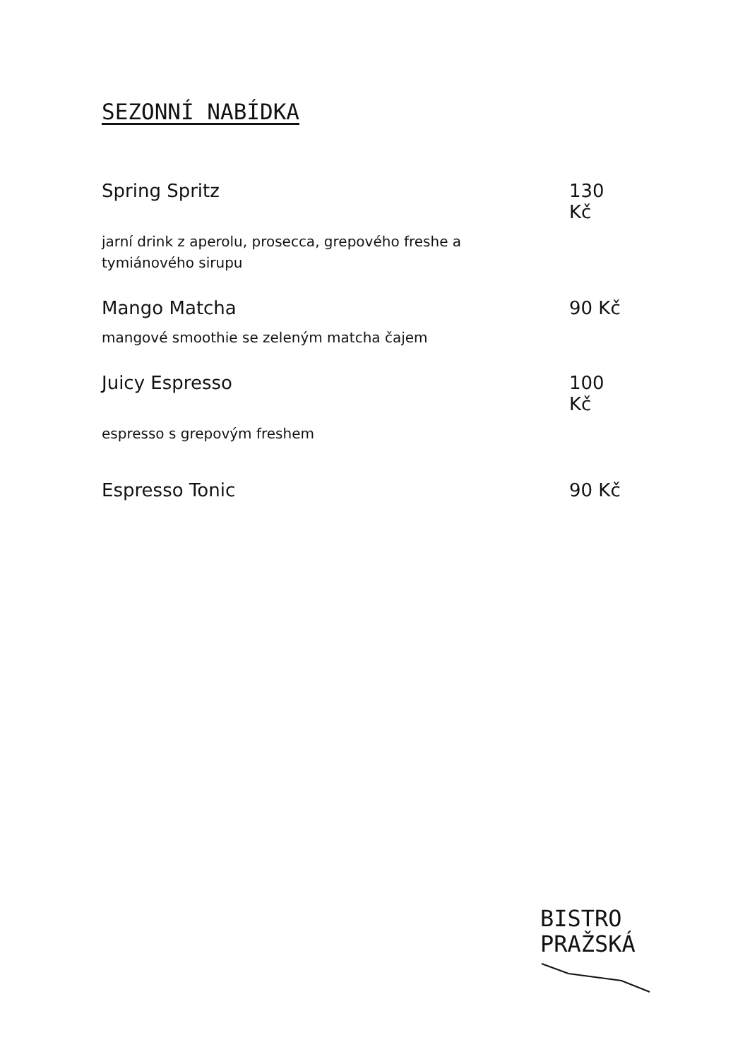SEZONNÍ NABÍDKA
Spring Spritz 130 Kč
jarní drink z aperolu, prosecca, grepového freshe a tymiánového sirupu
Mango Matcha 90 Kč
mangové smoothie se zeleným matcha čajem
Juicy Espresso 100 Kč
espresso s grepovým freshem
Espresso Tonic 90 Kč
BISTRO
PRAŽSKÁ